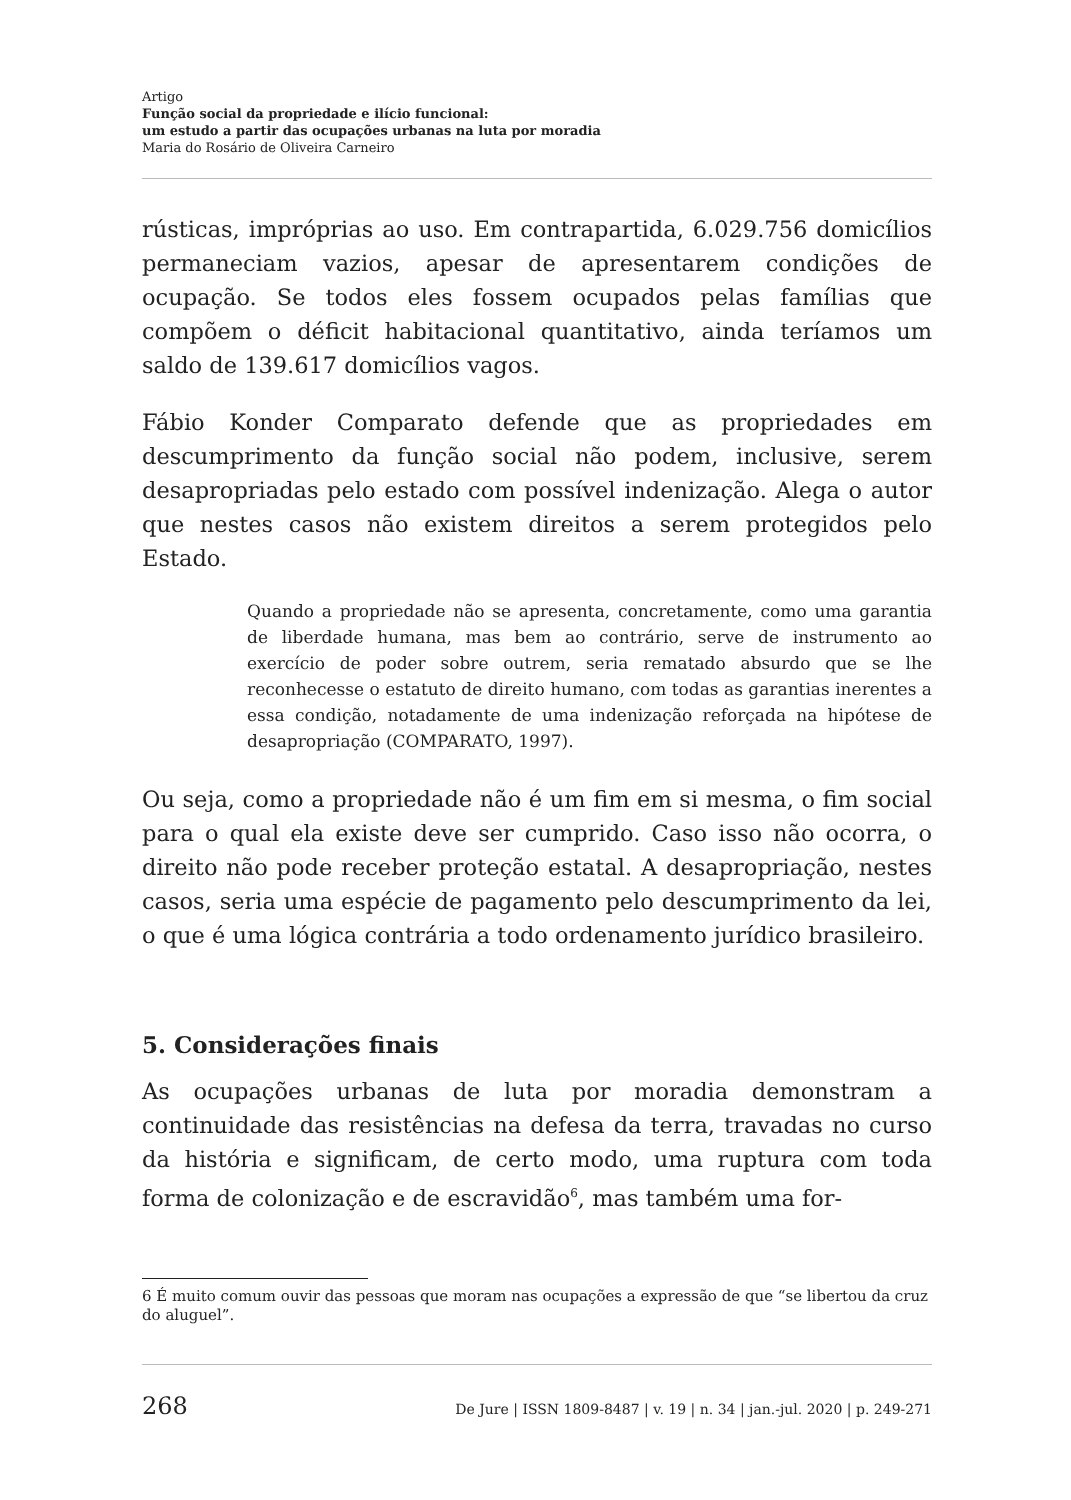Artigo
Função social da propriedade e ilício funcional:
um estudo a partir das ocupações urbanas na luta por moradia
Maria do Rosário de Oliveira Carneiro
rústicas, impróprias ao uso. Em contrapartida, 6.029.756 domicílios permaneciam vazios, apesar de apresentarem condições de ocupação. Se todos eles fossem ocupados pelas famílias que compõem o déficit habitacional quantitativo, ainda teríamos um saldo de 139.617 domicílios vagos.
Fábio Konder Comparato defende que as propriedades em descumprimento da função social não podem, inclusive, serem desapropriadas pelo estado com possível indenização. Alega o autor que nestes casos não existem direitos a serem protegidos pelo Estado.
Quando a propriedade não se apresenta, concretamente, como uma garantia de liberdade humana, mas bem ao contrário, serve de instrumento ao exercício de poder sobre outrem, seria rematado absurdo que se lhe reconhecesse o estatuto de direito humano, com todas as garantias inerentes a essa condição, notadamente de uma indenização reforçada na hipótese de desapropriação (COMPARATO, 1997).
Ou seja, como a propriedade não é um fim em si mesma, o fim social para o qual ela existe deve ser cumprido. Caso isso não ocorra, o direito não pode receber proteção estatal. A desapropriação, nestes casos, seria uma espécie de pagamento pelo descumprimento da lei, o que é uma lógica contrária a todo ordenamento jurídico brasileiro.
5. Considerações finais
As ocupações urbanas de luta por moradia demonstram a continuidade das resistências na defesa da terra, travadas no curso da história e significam, de certo modo, uma ruptura com toda forma de colonização e de escravidão<sup>6</sup>, mas também uma for-
6 É muito comum ouvir das pessoas que moram nas ocupações a expressão de que “se libertou da cruz do aluguel”.
268 De Jure | ISSN 1809-8487 | v. 19 | n. 34 | jan.-jul. 2020 | p. 249-271